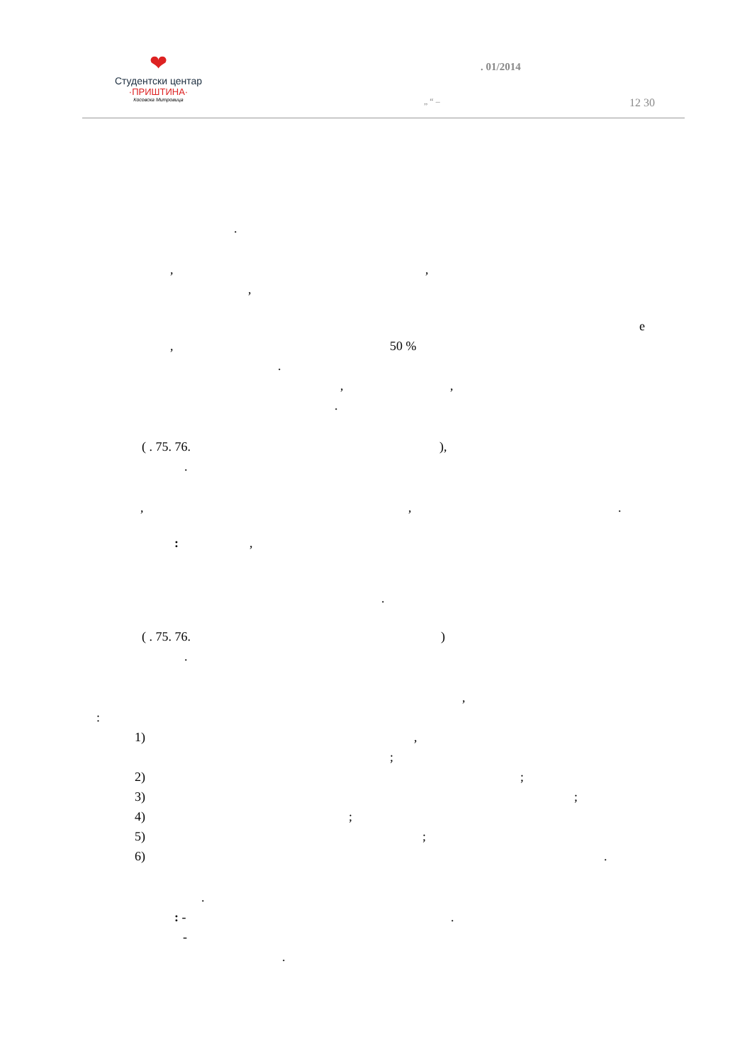❤
Студентски центар
·ПРИШТИНА·
Косовска Митровица
. 01/2014
„ “ –
12 30
.
,
,
,
e
,
50 %
.
,
,
.
( . 75. 76.
),
.
,
,
.
:
,
.
( . 75. 76.
)
.
,
:
1)
,
;
2)
;
3)
;
4)
;
5)
;
6)
.
.
: -
.
-
.